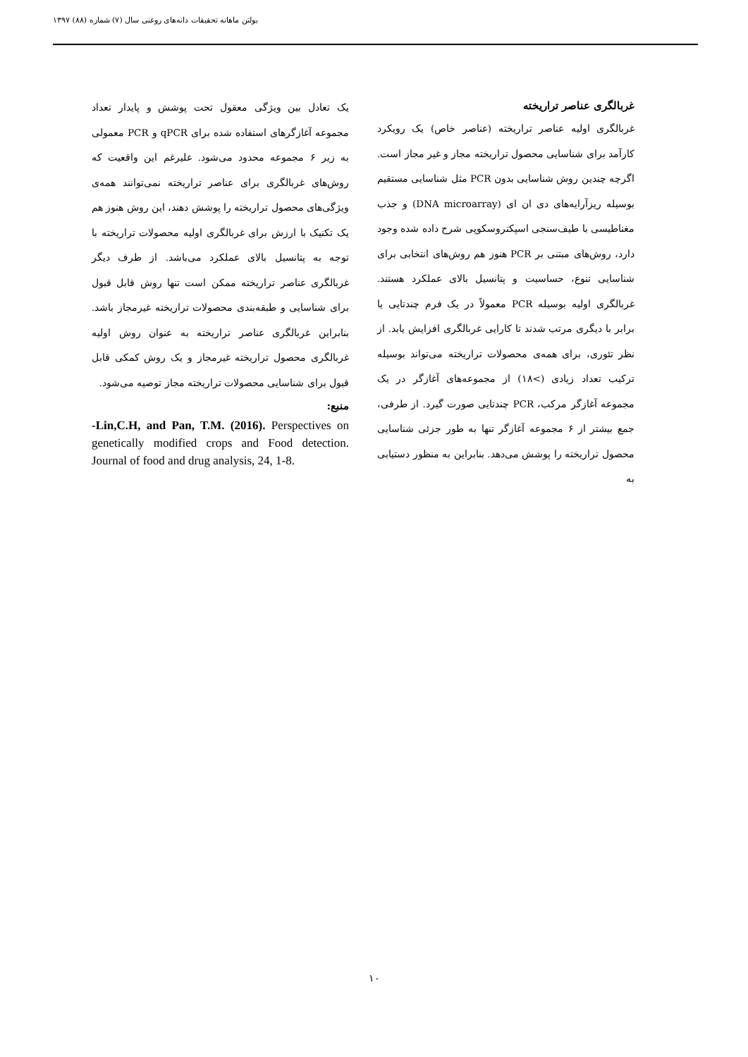بولتن ماهانه تحقیقات دانه‌های روغنی سال (۷) شماره (۸۸) ۱۳۹۷
غربالگری عناصر تراریخته
غربالگری اولیه عناصر تراریخته (عناصر خاص) یک رویکرد کارآمد برای شناسایی محصول تراریخته مجاز و غیر مجاز است. اگرچه چندین روش شناسایی بدون PCR مثل شناسایی مستقیم بوسیله ریزآرایه‌های دی ان ای (DNA microarray) و جذب مغناطیسی با طیف‌سنجی اسپکتروسکوپی شرح داده شده وجود دارد، روش‌های مبتنی بر PCR هنوز هم روش‌های انتخابی برای شناسایی تنوع، حساسیت و پتانسیل بالای عملکرد هستند. غربالگری اولیه بوسیله PCR معمولاً در یک فرم چندتایی یا برابر با دیگری مرتب شدند تا کارایی غربالگری افزایش یابد. از نظر تئوری، برای همه‌ی محصولات تراریخته می‌تواند بوسیله ترکیب تعداد زیادی (>۱۸) از مجموعه‌های آغازگر در یک مجموعه آغازگر مرکب، PCR چندتایی صورت گیرد. از طرفی، جمع بیشتر از ۶ مجموعه آغازگر تنها به طور جزئی شناسایی محصول تراریخته را پوشش می‌دهد. بنابراین به منظور دستیابی به
یک تعادل بین ویژگی معقول تحت پوشش و پایدار تعداد مجموعه آغازگرهای استفاده شده برای qPCR و PCR معمولی به زیر ۶ مجموعه محدود می‌شود. علیرغم این واقعیت که روش‌های غربالگری برای عناصر تراریخته نمی‌توانند همه‌ی ویژگی‌های محصول تراریخته را پوشش دهند، این روش هنوز هم یک تکنیک با ارزش برای غربالگری اولیه محصولات تراریخته با توجه به پتانسیل بالای عملکرد می‌باشد. از طرف دیگر غربالگری عناصر تراریخته ممکن است تنها روش قابل قبول برای شناسایی و طبقه‌بندی محصولات تراریخته غیرمجاز باشد. بنابراین غربالگری عناصر تراریخته به عنوان روش اولیه غربالگری محصول تراریخته غیرمجاز و یک روش کمکی قابل قبول برای شناسایی محصولات تراریخته مجاز توصیه می‌شود.
منبع:
-Lin,C.H, and Pan, T.M. (2016). Perspectives on genetically modified crops and Food detection. Journal of food and drug analysis, 24, 1-8.
۱۰